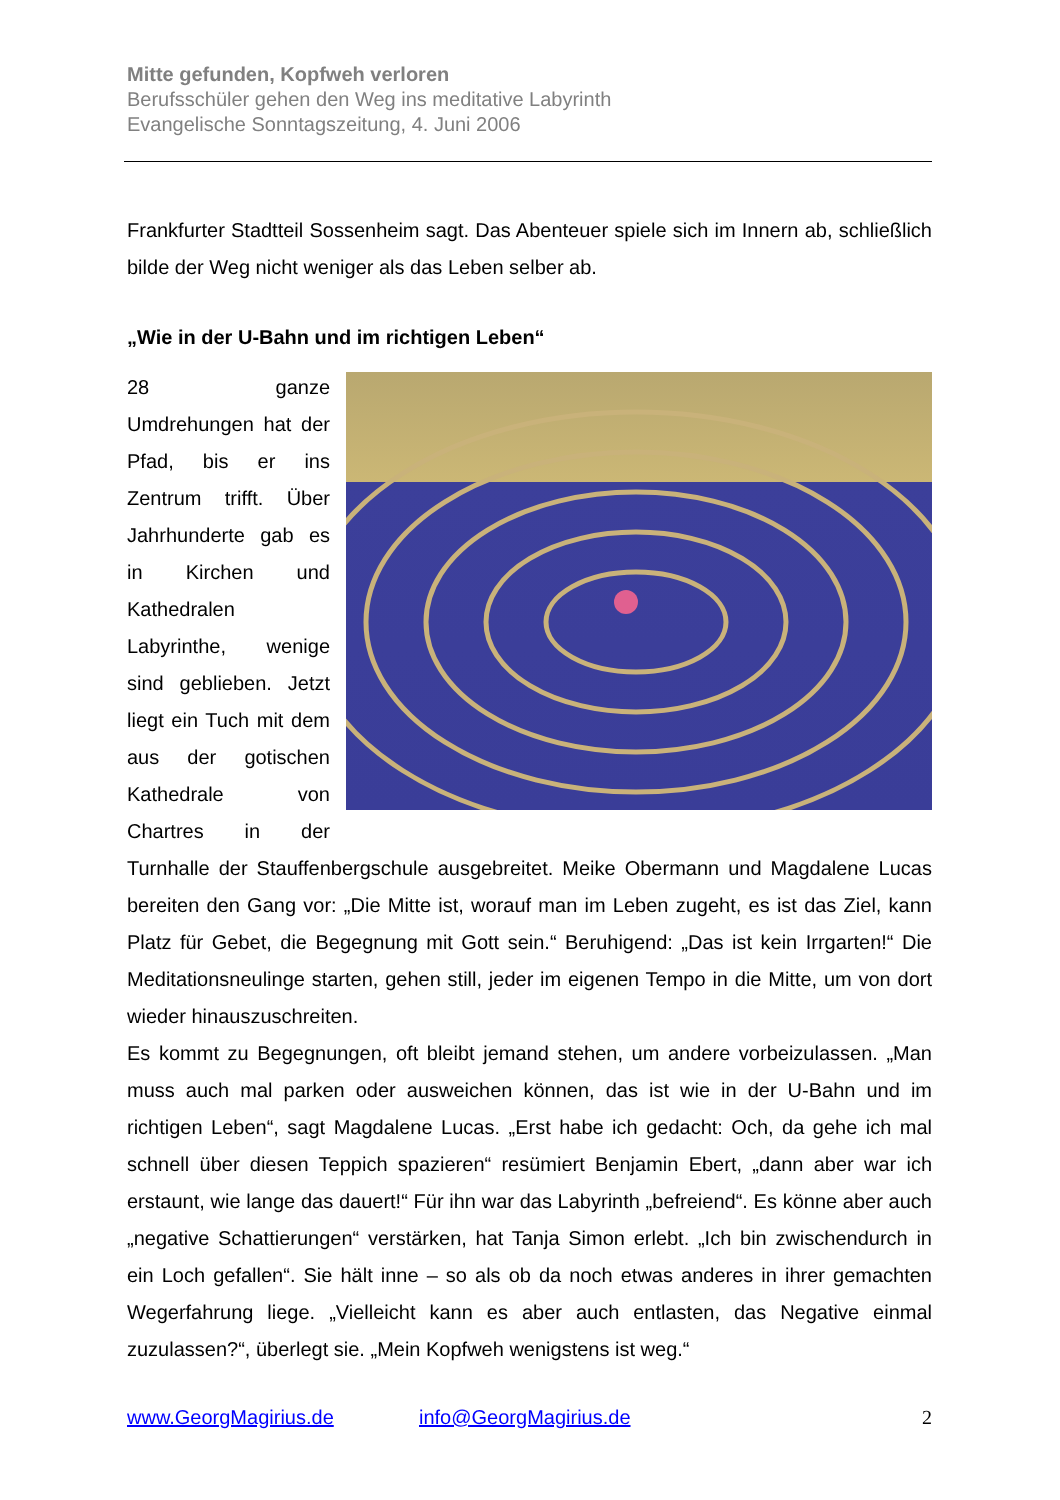Mitte gefunden, Kopfweh verloren
Berufsschüler gehen den Weg ins meditative Labyrinth
Evangelische Sonntagszeitung, 4. Juni 2006
Frankfurter Stadtteil Sossenheim sagt. Das Abenteuer spiele sich im Innern ab, schließlich bilde der Weg nicht weniger als das Leben selber ab.
„Wie in der U-Bahn und im richtigen Leben“
28 ganze Umdrehungen hat der Pfad, bis er ins Zentrum trifft. Über Jahrhunderte gab es in Kirchen und Kathedralen Labyrinthe, wenige sind geblieben. Jetzt liegt ein Tuch mit dem aus der gotischen Kathedrale von Chartres in der Turnhalle der Stauffenbergschule ausgebreitet. Meike Obermann und Magdalene Lucas bereiten den Gang vor: „Die Mitte ist, worauf man im Leben zugeht, es ist das Ziel, kann Platz für Gebet, die Begegnung mit Gott sein.“ Beruhigend: „Das ist kein Irrgarten!“ Die Meditationsneulinge starten, gehen still, jeder im eigenen Tempo in die Mitte, um von dort wieder hinauszuschreiten.
Es kommt zu Begegnungen, oft bleibt jemand stehen, um andere vorbeizulassen. „Man muss auch mal parken oder ausweichen können, das ist wie in der U-Bahn und im richtigen Leben“, sagt Magdalene Lucas. „Erst habe ich gedacht: Och, da gehe ich mal schnell über diesen Teppich spazieren“ resümiert Benjamin Ebert, „dann aber war ich erstaunt, wie lange das dauert!“ Für ihn war das Labyrinth „befreiend“. Es könne aber auch „negative Schattierungen“ verstärken, hat Tanja Simon erlebt. „Ich bin zwischendurch in ein Loch gefallen“. Sie hält inne – so als ob da noch etwas anderes in ihrer gemachten Wegerfahrung liege. „Vielleicht kann es aber auch entlasten, das Negative einmal zuzulassen?“, überlegt sie. „Mein Kopfweh wenigstens ist weg.“
www.GeorgMagirius.de info@GeorgMagirius.de 2